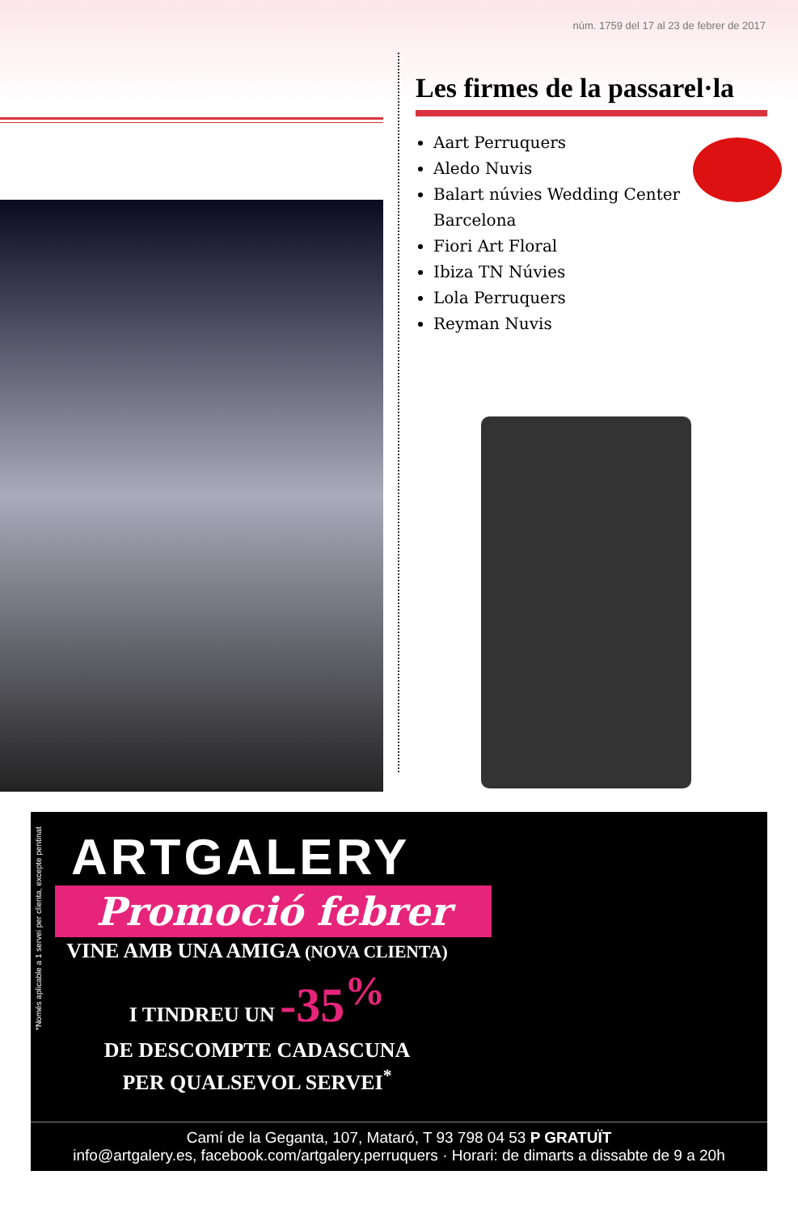núm. 1759 del 17 al 23 de febrer de 2017
Les firmes de la passarel·la
Aart Perruquers
Aledo Nuvis
Balart núvies Wedding Center Barcelona
Fiori Art Floral
Ibiza TN Núvies
Lola Perruquers
Reyman Nuvis
*Només aplicable a 1 servei per clienta, excepte pentinat
ARTGALERY
Promoció febrer
VINE AMB UNA AMIGA (NOVA CLIENTA)
I TINDREU UN -35<sup>%</sup>
DE DESCOMPTE CADASCUNA
PER QUALSEVOL SERVEI<sup>*</sup>
Camí de la Geganta, 107, Mataró, T 93 798 04 53 P GRATUÏT
info@artgalery.es, facebook.com/artgalery.perruquers · Horari: de dimarts a dissabte de 9 a 20h